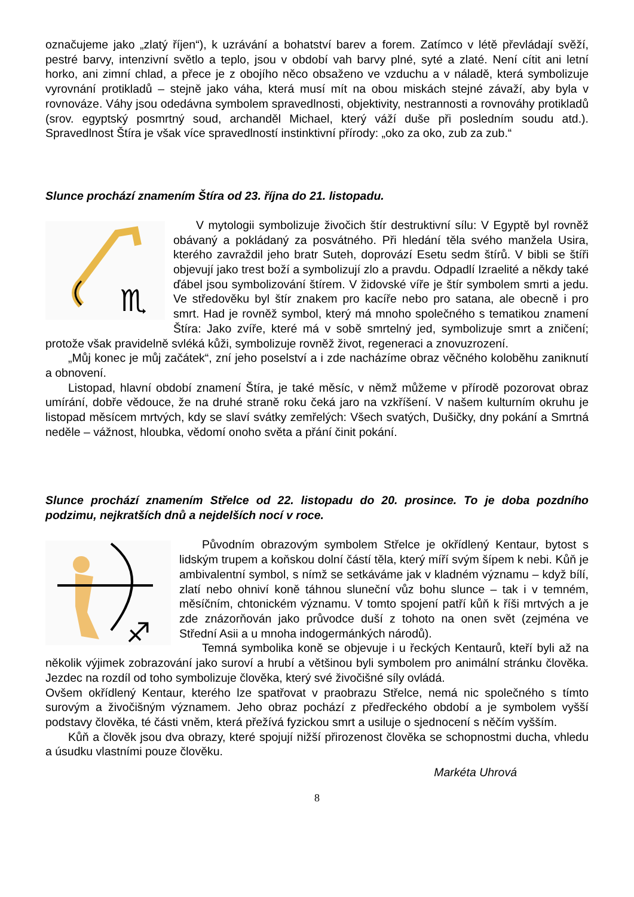označujeme jako „zlatý říjen“), k uzrávání a bohatství barev a forem. Zatímco v létě převládají svěží, pestré barvy, intenzivní světlo a teplo, jsou v období vah barvy plné, syté a zlaté. Není cítit ani letní horko, ani zimní chlad, a přece je z obojího něco obsaženo ve vzduchu a v náladě, která symbolizuje vyrovnání protikladů – stejně jako váha, která musí mít na obou miskách stejné závaží, aby byla v rovnováze. Váhy jsou odedávna symbolem spravedlnosti, objektivity, nestrannosti a rovnováhy protikladů (srov. egyptský posmrtný soud, archanděl Michael, který váží duše při posledním soudu atd.). Spravedlnost Štíra je však více spravedlností instinktivní přírody: „oko za oko, zub za zub.“
Slunce prochází znamením Štíra od 23. října do 21. listopadu.
♏
V mytologii symbolizuje živočich štír destruktivní sílu: V Egyptě byl rovněž obávaný a pokládaný za posvátného. Při hledání těla svého manžela Usira, kterého zavraždil jeho bratr Suteh, doprovází Esetu sedm štírů. V bibli se štíři objevují jako trest boží a symbolizují zlo a pravdu. Odpadlí Izraelité a někdy také ďábel jsou symbolizování štírem. V židovské víře je štír symbolem smrti a jedu. Ve středověku byl štír znakem pro kacíře nebo pro satana, ale obecně i pro smrt. Had je rovněž symbol, který má mnoho společného s tematikou znamení Štíra: Jako zvíře, které má v sobě smrtelný jed, symbolizuje smrt a zničení; protože však pravidelně svléká kůži, symbolizuje rovněž život, regeneraci a znovuzrození.
„Můj konec je můj začátek“, zní jeho poselství a i zde nacházíme obraz věčného koloběhu zaniknutí a obnovení.
Listopad, hlavní období znamení Štíra, je také měsíc, v němž můžeme v přírodě pozorovat obraz umírání, dobře vědouce, že na druhé straně roku čeká jaro na vzkříšení. V našem kulturním okruhu je listopad měsícem mrtvých, kdy se slaví svátky zemřelých: Všech svatých, Dušičky, dny pokání a Smrtná neděle – vážnost, hloubka, vědomí onoho světa a přání činit pokání.
Slunce prochází znamením Střelce od 22. listopadu do 20. prosince. To je doba pozdního podzimu, nejkratších dnů a nejdelších nocí v roce.
♐
Původním obrazovým symbolem Střelce je okřídlený Kentaur, bytost s lidským trupem a koňskou dolní částí těla, který míří svým šípem k nebi. Kůň je ambivalentní symbol, s nímž se setkáváme jak v kladném významu – když bílí, zlatí nebo ohniví koně táhnou sluneční vůz bohu slunce – tak i v temném, měsíčním, chtonickém významu. V tomto spojení patří kůň k říši mrtvých a je zde znázorňován jako průvodce duší z tohoto na onen svět (zejména ve Střední Asii a u mnoha indogermánkých národů).
Temná symbolika koně se objevuje i u řeckých Kentaurů, kteří byli až na několik výjimek zobrazování jako suroví a hrubí a většinou byli symbolem pro animální stránku člověka. Jezdec na rozdíl od toho symbolizuje člověka, který své živočišné síly ovládá.
Ovšem okřídlený Kentaur, kterého lze spatřovat v praobrazu Střelce, nemá nic společného s tímto surovým a živočišným významem. Jeho obraz pochází z předřeckého období a je symbolem vyšší podstavy člověka, té části vněm, která přežívá fyzickou smrt a usiluje o sjednocení s něčím vyšším.
Kůň a člověk jsou dva obrazy, které spojují nižší přirozenost člověka se schopnostmi ducha, vhledu a úsudku vlastními pouze člověku.
Markéta Uhrová
8